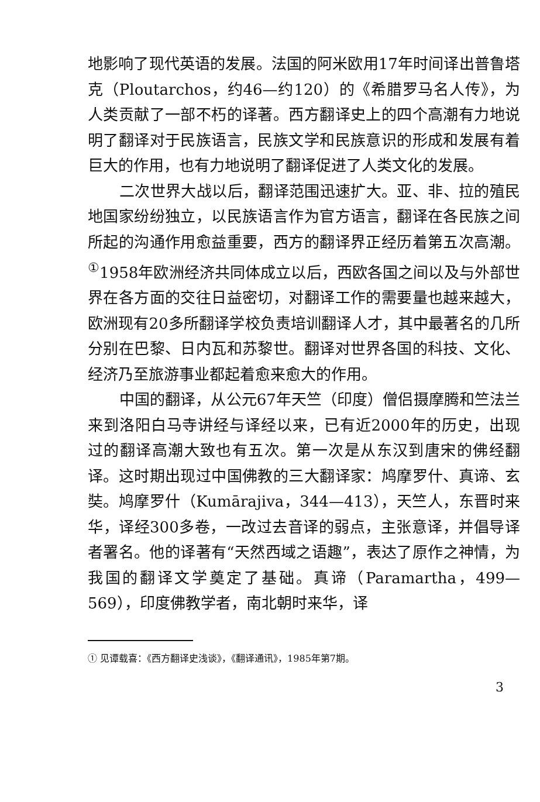地影响了现代英语的发展。法国的阿米欧用17年时间译出普鲁塔克（Ploutarchos，约46—约120）的《希腊罗马名人传》，为人类贡献了一部不朽的译著。西方翻译史上的四个高潮有力地说明了翻译对于民族语言，民族文学和民族意识的形成和发展有着巨大的作用，也有力地说明了翻译促进了人类文化的发展。
二次世界大战以后，翻译范围迅速扩大。亚、非、拉的殖民地国家纷纷独立，以民族语言作为官方语言，翻译在各民族之间所起的沟通作用愈益重要，西方的翻译界正经历着第五次高潮。<sup>①</sup>1958年欧洲经济共同体成立以后，西欧各国之间以及与外部世界在各方面的交往日益密切，对翻译工作的需要量也越来越大，欧洲现有20多所翻译学校负责培训翻译人才，其中最著名的几所分别在巴黎、日内瓦和苏黎世。翻译对世界各国的科技、文化、经济乃至旅游事业都起着愈来愈大的作用。
中国的翻译，从公元67年天竺（印度）僧侣摄摩腾和竺法兰来到洛阳白马寺讲经与译经以来，已有近2000年的历史，出现过的翻译高潮大致也有五次。第一次是从东汉到唐宋的佛经翻译。这时期出现过中国佛教的三大翻译家：鸠摩罗什、真谛、玄奘。鸠摩罗什（Kumārajiva，344—413），天竺人，东晋时来华，译经300多卷，一改过去音译的弱点，主张意译，并倡导译者署名。他的译著有“天然西域之语趣”，表达了原作之神情，为我国的翻译文学奠定了基础。真谛（Paramartha，499—569），印度佛教学者，南北朝时来华，译
① 见谭载喜：《西方翻译史浅谈》，《翻译通讯》，1985年第7期。
3